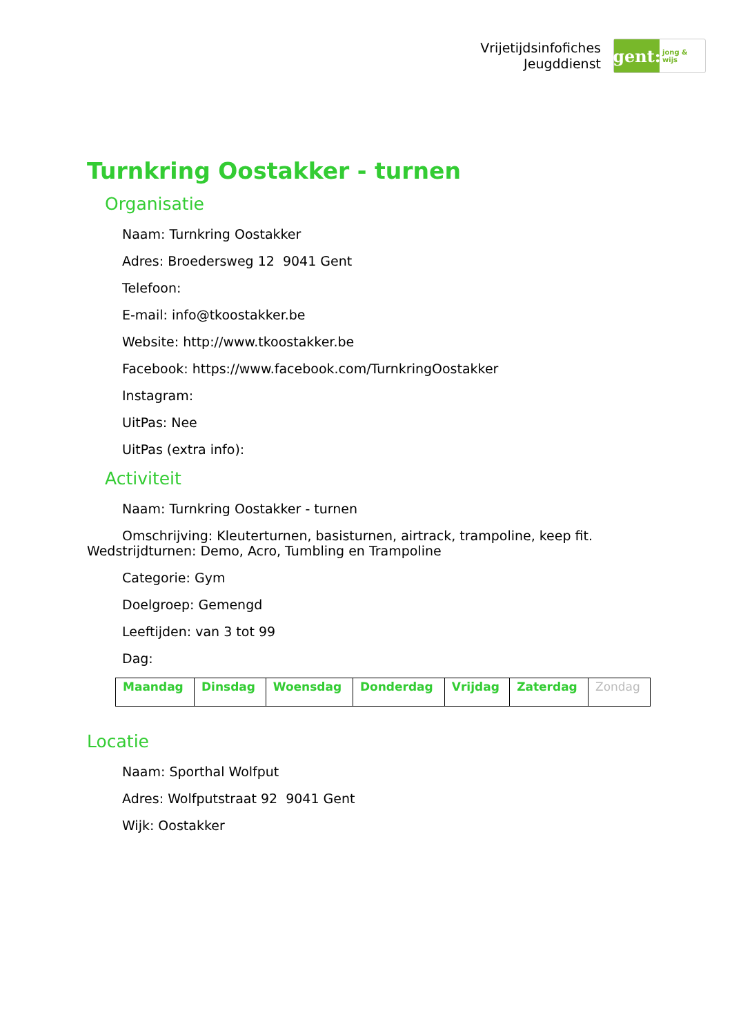Vrijetijdsinfofiches
Jeugddienst
gent:
jong & wijs
Turnkring Oostakker - turnen
Organisatie
Naam: Turnkring Oostakker
Adres: Broedersweg 12 9041 Gent
Telefoon:
E-mail: info@tkoostakker.be
Website: http://www.tkoostakker.be
Facebook: https://www.facebook.com/TurnkringOostakker
Instagram:
UitPas: Nee
UitPas (extra info):
Activiteit
Naam: Turnkring Oostakker - turnen
Omschrijving: Kleuterturnen, basisturnen, airtrack, trampoline, keep fit. Wedstrijdturnen: Demo, Acro, Tumbling en Trampoline
Categorie: Gym
Doelgroep: Gemengd
Leeftijden: van 3 tot 99
Dag:
| Maandag | Dinsdag | Woensdag | Donderdag | Vrijdag | Zaterdag | Zondag |
Locatie
Naam: Sporthal Wolfput
Adres: Wolfputstraat 92 9041 Gent
Wijk: Oostakker